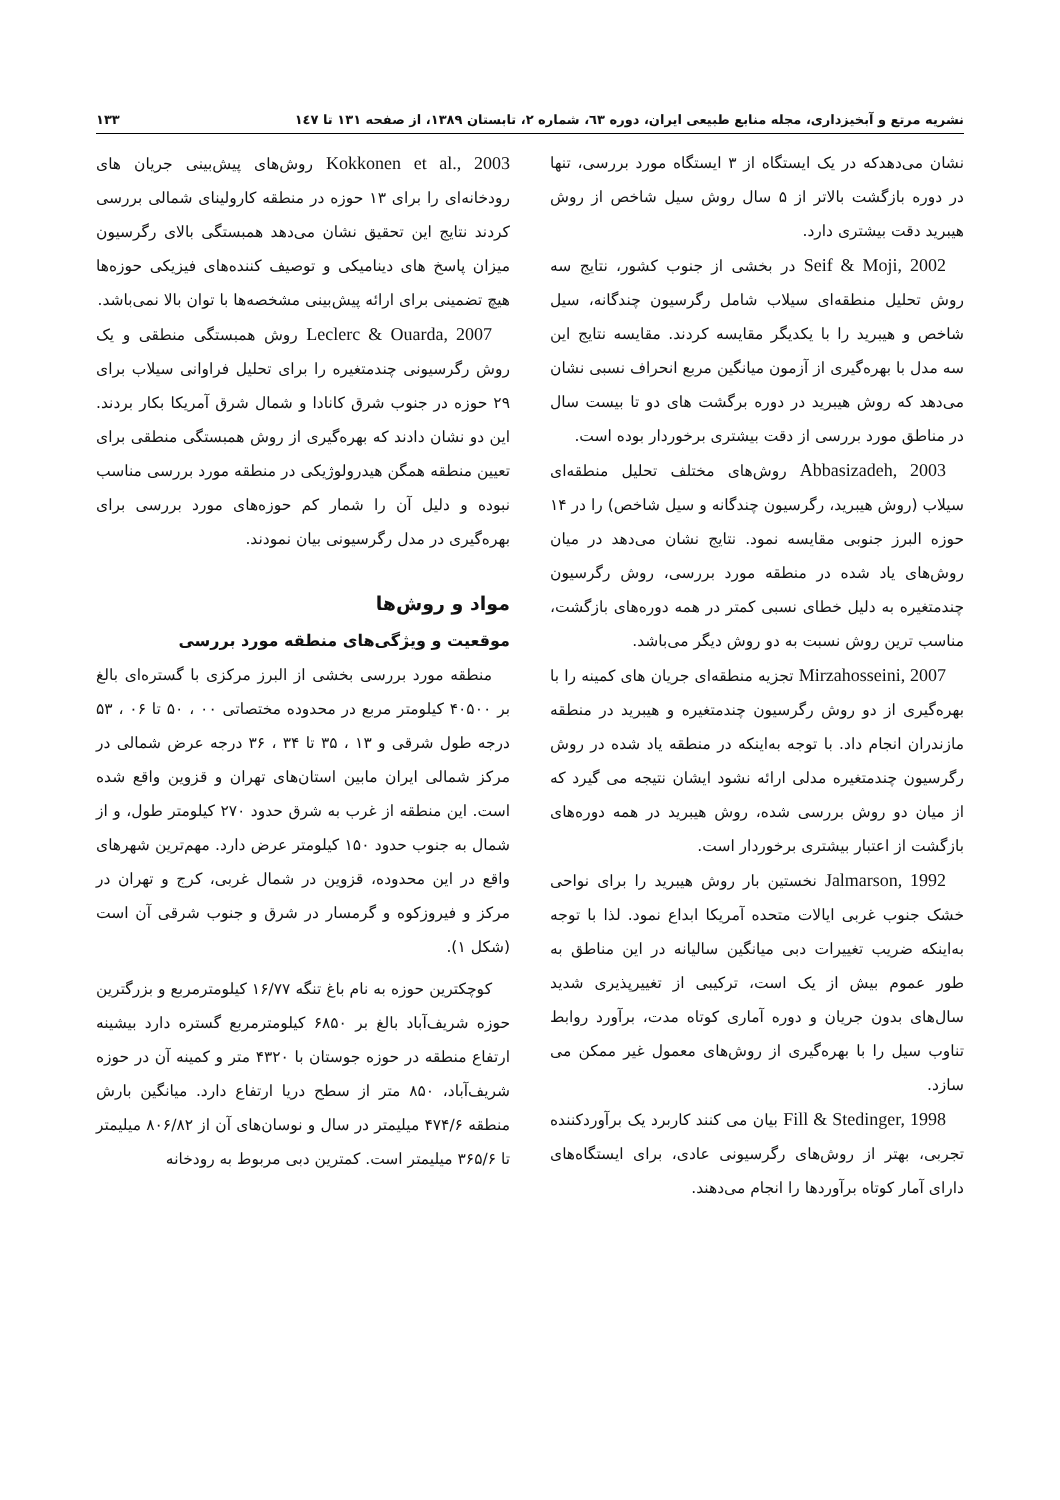نشریه مرتع و آبخیزداری، مجله منابع طبیعی ایران، دوره ٦٣، شماره ٢، تابستان ١٣٨٩، از صفحه ١٣١ تا ١٤٧ ۱۳۳
نشان می‌دهدکه در یک ایستگاه از ۳ ایستگاه مورد بررسی، تنها در دوره بازگشت بالاتر از ۵ سال روش سیل شاخص از روش هیبرید دقت بیشتری دارد.
Seif & Moji, 2002 در بخشی از جنوب کشور، نتایج سه روش تحلیل منطقه‌ای سیلاب شامل رگرسیون چندگانه، سیل شاخص و هیبرید را با یکدیگر مقایسه کردند. مقایسه نتایج این سه مدل با بهره‌گیری از آزمون میانگین مربع انحراف نسبی نشان می‌دهد که روش هیبرید در دوره برگشت های دو تا بیست سال در مناطق مورد بررسی از دقت بیشتری برخوردار بوده است.
Abbasizadeh, 2003 روش‌های مختلف تحلیل منطقه‌ای سیلاب (روش هیبرید، رگرسیون چندگانه و سیل شاخص) را در ۱۴ حوزه البرز جنوبی مقایسه نمود. نتایج نشان می‌دهد در میان روش‌های یاد شده در منطقه مورد بررسی، روش رگرسیون چندمتغیره به دلیل خطای نسبی کمتر در همه دوره‌های بازگشت، مناسب ترین روش نسبت به دو روش دیگر می‌باشد.
Mirzahosseini, 2007 تجزیه منطقه‌ای جریان های کمینه را با بهره‌گیری از دو روش رگرسیون چندمتغیره و هیبرید در منطقه مازندران انجام داد. با توجه به‌اینکه در منطقه یاد شده در روش رگرسیون چندمتغیره مدلی ارائه نشود ایشان نتیجه می گیرد که از میان دو روش بررسی شده، روش هیبرید در همه دوره‌های بازگشت از اعتبار بیشتری برخوردار است.
Jalmarson, 1992 نخستین بار روش هیبرید را برای نواحی خشک جنوب غربی ایالات متحده آمریکا ابداع نمود. لذا با توجه به‌اینکه ضریب تغییرات دبی میانگین سالیانه در این مناطق به طور عموم بیش از یک است، ترکیبی از تغییرپذیری شدید سال‌های بدون جریان و دوره آماری کوتاه مدت، برآورد روابط تناوب سیل را با بهره‌گیری از روش‌های معمول غیر ممکن می سازد.
Fill & Stedinger, 1998 بیان می کنند کاربرد یک برآوردکننده تجربی، بهتر از روش‌های رگرسیونی عادی، برای ایستگاه‌های دارای آمار کوتاه برآوردها را انجام می‌دهند.
Kokkonen et al., 2003 روش‌های پیش‌بینی جریان های رودخانه‌ای را برای ۱۳ حوزه در منطقه کارولینای شمالی بررسی کردند نتایج این تحقیق نشان می‌دهد همبستگی بالای رگرسیون میزان پاسخ های دینامیکی و توصیف کننده‌های فیزیکی حوزه‌ها هیچ تضمینی برای ارائه پیش‌بینی مشخصه‌ها با توان بالا نمی‌باشد.
Leclerc & Ouarda, 2007 روش همبستگی منطقی و یک روش رگرسیونی چندمتغیره را برای تحلیل فراوانی سیلاب برای ۲۹ حوزه در جنوب شرق کانادا و شمال شرق آمریکا بکار بردند. این دو نشان دادند که بهره‌گیری از روش همبستگی منطقی برای تعیین منطقه همگن هیدرولوژیکی در منطقه مورد بررسی مناسب نبوده و دلیل آن را شمار کم حوزه‌های مورد بررسی برای بهره‌گیری در مدل رگرسیونی بیان نمودند.
مواد و روش‌ها
موقعیت و ویژگی‌های منطقه مورد بررسی
منطقه مورد بررسی بخشی از البرز مرکزی با گستره‌ای بالغ بر ۴۰۵۰۰ کیلومتر مربع در محدوده مختصاتی ۰۰ ، ۵۰ تا ۰۶ ، ۵۳ درجه طول شرقی و ۱۳ ، ۳۵ تا ۳۴ ، ۳۶ درجه عرض شمالی در مرکز شمالی ایران مابین استان‌های تهران و قزوین واقع شده است. این منطقه از غرب به شرق حدود ۲۷۰ کیلومتر طول، و از شمال به جنوب حدود ۱۵۰ کیلومتر عرض دارد. مهم‌ترین شهرهای واقع در این محدوده، قزوین در شمال غربی، کرج و تهران در مرکز و فیروزکوه و گرمسار در شرق و جنوب شرقی آن است (شکل ۱).
کوچکترین حوزه به نام باغ تنگه ۱۶/۷۷ کیلومترمربع و بزرگترین حوزه شریف‌آباد بالغ بر ۶۸۵۰ کیلومترمربع گستره دارد بیشینه ارتفاع منطقه در حوزه جوستان با ۴۳۲۰ متر و کمینه آن در حوزه شریف‌آباد، ۸۵۰ متر از سطح دریا ارتفاع دارد. میانگین بارش منطقه ۴۷۴/۶ میلیمتر در سال و نوسان‌های آن از ۸۰۶/۸۲ میلیمتر تا ۳۶۵/۶ میلیمتر است. کمترین دبی مربوط به رودخانه